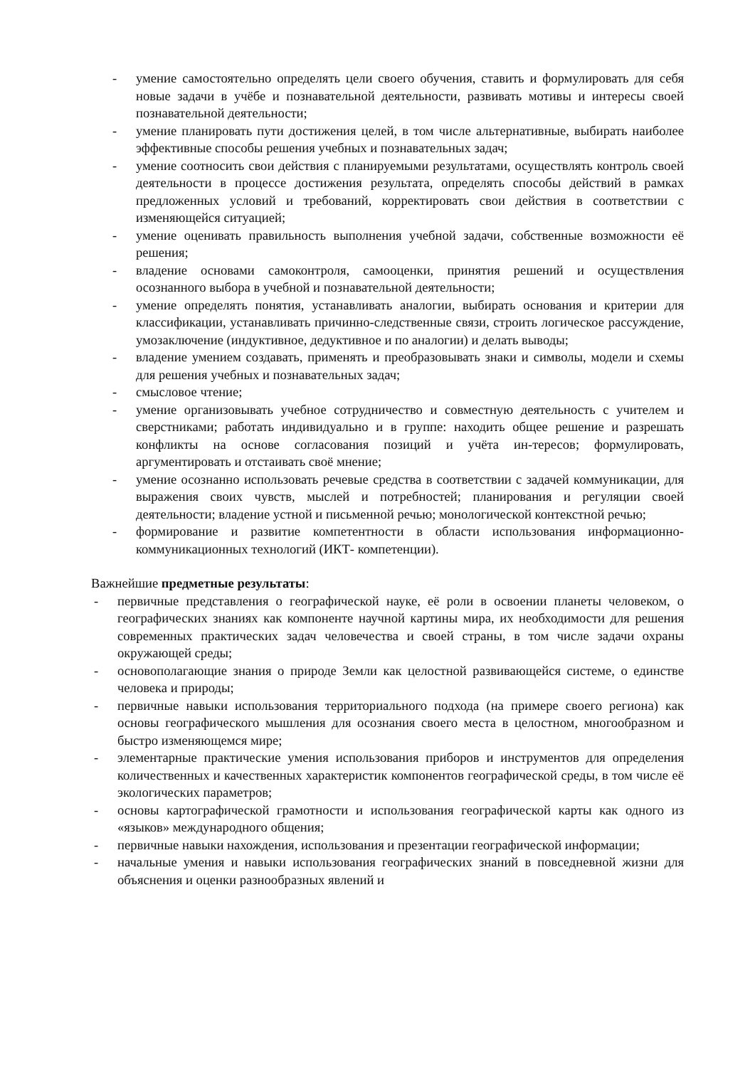- умение самостоятельно определять цели своего обучения, ставить и формулировать для себя новые задачи в учёбе и познавательной деятельности, развивать мотивы и интересы своей познавательной деятельности;
- умение планировать пути достижения целей, в том числе альтернативные, выбирать наиболее эффективные способы решения учебных и познавательных задач;
- умение соотносить свои действия с планируемыми результатами, осуществлять контроль своей деятельности в процессе достижения результата, определять способы действий в рамках предложенных условий и требований, корректировать свои действия в соответствии с изменяющейся ситуацией;
- умение оценивать правильность выполнения учебной задачи, собственные возможности её решения;
- владение основами самоконтроля, самооценки, принятия решений и осуществления осознанного выбора в учебной и познавательной деятельности;
- умение определять понятия, устанавливать аналогии, выбирать основания и критерии для классификации, устанавливать причинно-следственные связи, строить логическое рассуждение, умозаключение (индуктивное, дедуктивное и по аналогии) и делать выводы;
- владение умением создавать, применять и преобразовывать знаки и символы, модели и схемы для решения учебных и познавательных задач;
- смысловое чтение;
- умение организовывать учебное сотрудничество и совместную деятельность с учителем и сверстниками; работать индивидуально и в группе: находить общее решение и разрешать конфликты на основе согласования позиций и учёта ин-тересов; формулировать, аргументировать и отстаивать своё мнение;
- умение осознанно использовать речевые средства в соответствии с задачей коммуникации, для выражения своих чувств, мыслей и потребностей; планирования и регуляции своей деятельности; владение устной и письменной речью; монологической контекстной речью;
- формирование и развитие компетентности в области использования информационно-коммуникационных технологий (ИКТ- компетенции).
Важнейшие предметные результаты:
- первичные представления о географической науке, её роли в освоении планеты человеком, о географических знаниях как компоненте научной картины мира, их необходимости для решения современных практических задач человечества и своей страны, в том числе задачи охраны окружающей среды;
- основополагающие знания о природе Земли как целостной развивающейся системе, о единстве человека и природы;
- первичные навыки использования территориального подхода (на примере своего региона) как основы географического мышления для осознания своего места в целостном, многообразном и быстро изменяющемся мире;
- элементарные практические умения использования приборов и инструментов для определения количественных и качественных характеристик компонентов географической среды, в том числе её экологических параметров;
- основы картографической грамотности и использования географической карты как одного из «языков» международного общения;
- первичные навыки нахождения, использования и презентации географической информации;
- начальные умения и навыки использования географических знаний в повседневной жизни для объяснения и оценки разнообразных явлений и